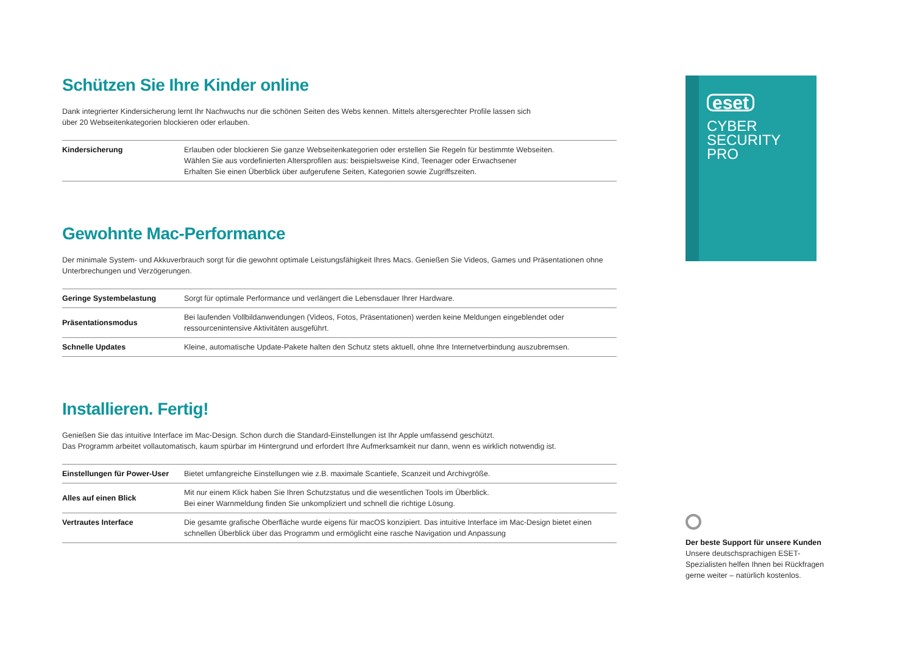Schützen Sie Ihre Kinder online
Dank integrierter Kindersicherung lernt Ihr Nachwuchs nur die schönen Seiten des Webs kennen. Mittels altersgerechter Profile lassen sich
über 20 Webseitenkategorien blockieren oder erlauben.
| Kindersicherung | Erlauben oder blockieren Sie ganze Webseitenkategorien oder erstellen Sie Regeln für bestimmte Webseiten. Wählen Sie aus vordefinierten Altersprofilen aus: beispielsweise Kind, Teenager oder Erwachsener Erhalten Sie einen Überblick über aufgerufene Seiten, Kategorien sowie Zugriffszeiten. |
Gewohnte Mac-Performance
Der minimale System- und Akkuverbrauch sorgt für die gewohnt optimale Leistungsfähigkeit Ihres Macs. Genießen Sie Videos, Games und Präsentationen ohne Unterbrechungen und Verzögerungen.
| Geringe Systembelastung | Sorgt für optimale Performance und verlängert die Lebensdauer Ihrer Hardware. |
| Präsentationsmodus | Bei laufenden Vollbildanwendungen (Videos, Fotos, Präsentationen) werden keine Meldungen eingeblendet oder ressourcenintensive Aktivitäten ausgeführt. |
| Schnelle Updates | Kleine, automatische Update-Pakete halten den Schutz stets aktuell, ohne Ihre Internetverbindung auszubremsen. |
Installieren. Fertig!
Genießen Sie das intuitive Interface im Mac-Design. Schon durch die Standard-Einstellungen ist Ihr Apple umfassend geschützt.
Das Programm arbeitet vollautomatisch, kaum spürbar im Hintergrund und erfordert Ihre Aufmerksamkeit nur dann, wenn es wirklich notwendig ist.
| Einstellungen für Power-User | Bietet umfangreiche Einstellungen wie z.B. maximale Scantiefe, Scanzeit und Archivgröße. |
| Alles auf einen Blick | Mit nur einem Klick haben Sie Ihren Schutzstatus und die wesentlichen Tools im Überblick. Bei einer Warnmeldung finden Sie unkompliziert und schnell die richtige Lösung. |
| Vertrautes Interface | Die gesamte grafische Oberfläche wurde eigens für macOS konzipiert. Das intuitive Interface im Mac-Design bietet einen schnellen Überblick über das Programm und ermöglicht eine rasche Navigation und Anpassung |
eset
CYBER
SECURITY
PRO
Der beste Support für unsere Kunden
Unsere deutschsprachigen ESET-Spezialisten helfen Ihnen bei Rückfragen gerne weiter – natürlich kostenlos.